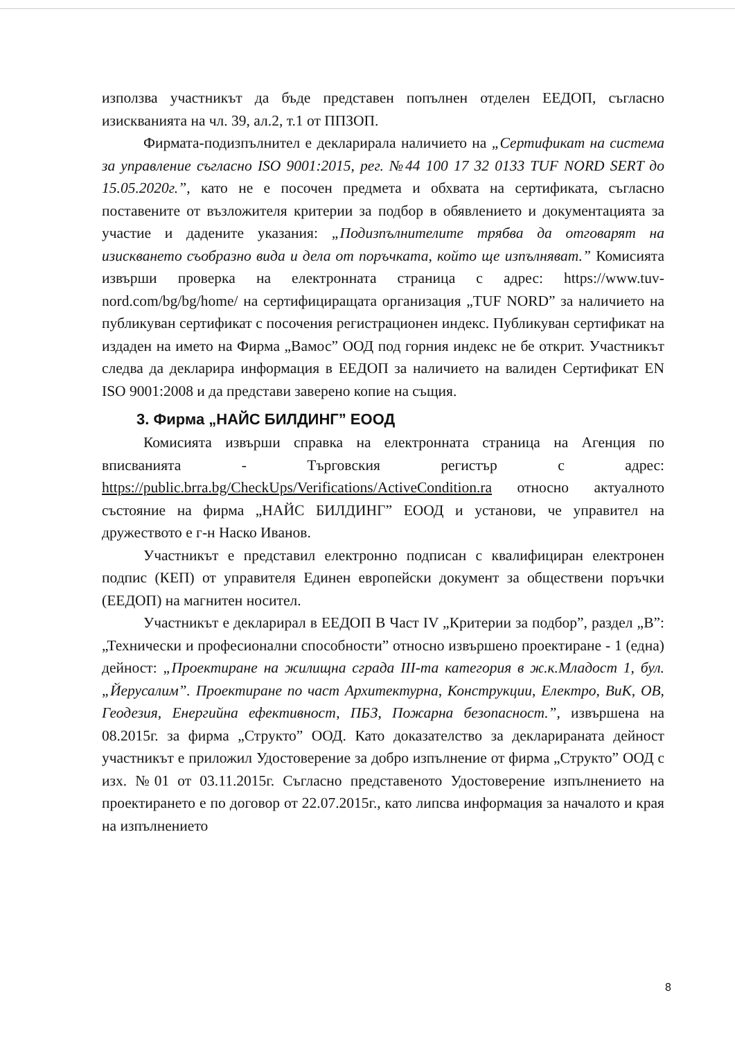използва участникът да бъде представен попълнен отделен ЕЕДОП, съгласно изискванията на чл. 39, ал.2, т.1 от ППЗОП.
Фирмата-подизпълнител е декларирала наличието на „Сертификат на система за управление съгласно ISO 9001:2015, рег. №44 100 17 32 0133 TUF NORD SERT до 15.05.2020г.”, като не е посочен предмета и обхвата на сертификата, съгласно поставените от възложителя критерии за подбор в обявлението и документацията за участие и дадените указания: „Подизпълнителите трябва да отговарят на изискването съобразно вида и дела от поръчката, който ще изпълняват.” Комисията извърши проверка на електронната страница с адрес: https://www.tuv-nord.com/bg/bg/home/ на сертифициращата организация „TUF NORD” за наличието на публикуван сертификат с посочения регистрационен индекс. Публикуван сертификат на издаден на името на Фирма „Вамос” ООД под горния индекс не бе открит. Участникът следва да декларира информация в ЕЕДОП за наличието на валиден Сертификат EN ISO 9001:2008 и да представи заверено копие на същия.
3. Фирма „НАЙС БИЛДИНГ” ЕООД
Комисията извърши справка на електронната страница на Агенция по вписванията - Търговския регистър с адрес: https://public.brra.bg/CheckUps/Verifications/ActiveCondition.ra относно актуалното състояние на фирма „НАЙС БИЛДИНГ” ЕООД и установи, че управител на дружеството е г-н Наско Иванов.
Участникът е представил електронно подписан с квалифициран електронен подпис (КЕП) от управителя Единен европейски документ за обществени поръчки (ЕЕДОП) на магнитен носител.
Участникът е декларирал в ЕЕДОП В Част IV „Критерии за подбор”, раздел „В”: „Технически и професионални способности” относно извършено проектиране - 1 (една) дейност: „Проектиране на жилищна сграда III-та категория в ж.к.Младост 1, бул. „Йерусалим”. Проектиране по част Архитектурна, Конструкции, Електро, ВиК, ОВ, Геодезия, Енергийна ефективност, ПБЗ, Пожарна безопасност.”, извършена на 08.2015г. за фирма „Структо” ООД. Като доказателство за декларираната дейност участникът е приложил Удостоверение за добро изпълнение от фирма „Структо” ООД с изх. №01 от 03.11.2015г. Съгласно представеното Удостоверение изпълнението на проектирането е по договор от 22.07.2015г., като липсва информация за началото и края на изпълнението
8